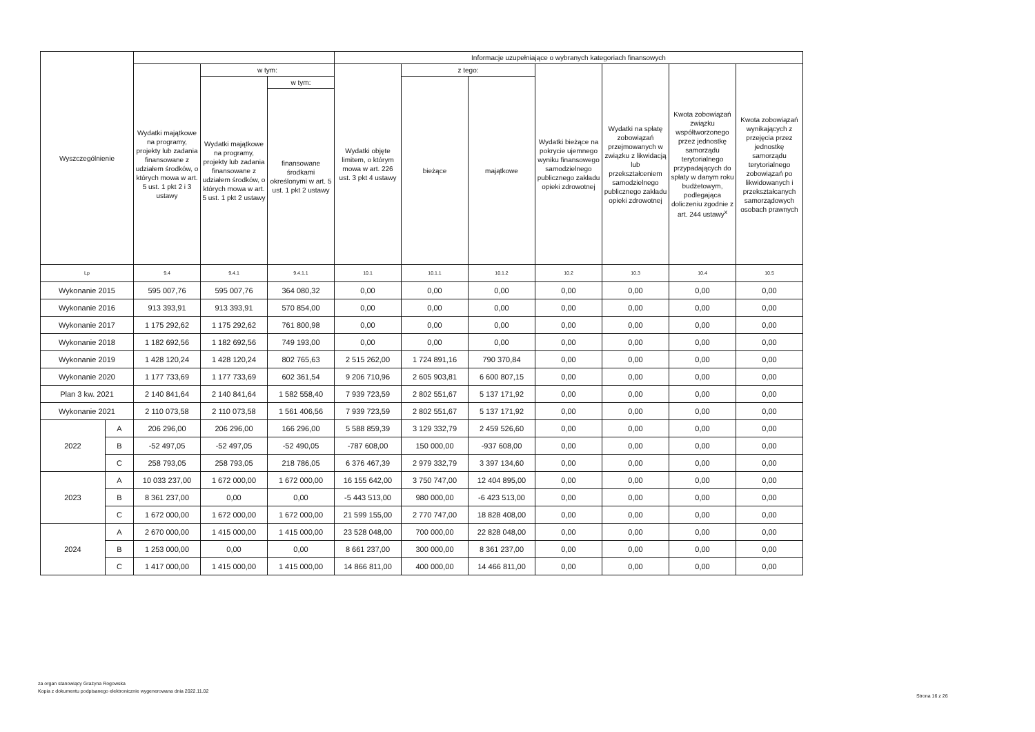| Wyszczególnienie | | | | | Informacje uzupełniające o wybranych kategoriach finansowych | | | | | | |
| --- | --- | --- | --- | --- | --- | --- | --- | --- | --- | --- | --- |
| | | Wydatki majątkowe na programy, projekty lub zadania finansowane z udziałem środków, o których mowa w art. 5 ust. 1 pkt 2 i 3 ustawy | w tym: | | Wydatki objęte limitem, o którym mowa w art. 226 ust. 3 pkt 4 ustawy | z tego: | | Wydatki bieżące na pokrycie ujemnego wyniku finansowego samodzielnego publicznego zakładu opieki zdrowotnej | Wydatki na spłatę zobowiązań przejmowanych w związku z likwidacją lub przekształceniem samodzielnego publicznego zakładu opieki zdrowotnej | Kwota zobowiązań związku współtworzonego przez jednostkę samorządu terytorialnego przypadających do spłaty w danym roku budżetowym, podlegająca doliczeniu zgodnie z art. 244 ustawy<sup>x</sup> | Kwota zobowiązań wynikających z przejęcia przez jednostkę samorządu terytorialnego zobowiązań po likwidowanych i przekształcanych samorządowych osobach prawnych |
| | | | Wydatki majątkowe na programy, projekty lub zadania finansowane z udziałem środków, o których mowa w art. 5 ust. 1 pkt 2 ustawy | w tym: | | bieżące | majątkowe | | | | |
| | | | | finansowane środkami określonymi w art. 5 ust. 1 pkt 2 ustawy | | | | | | | |
| Lp | | 9.4 | 9.4.1 | 9.4.1.1 | 10.1 | 10.1.1 | 10.1.2 | 10.2 | 10.3 | 10.4 | 10.5 |
| Wykonanie 2015 | | 595 007,76 | 595 007,76 | 364 080,32 | 0,00 | 0,00 | 0,00 | 0,00 | 0,00 | 0,00 | 0,00 |
| Wykonanie 2016 | | 913 393,91 | 913 393,91 | 570 854,00 | 0,00 | 0,00 | 0,00 | 0,00 | 0,00 | 0,00 | 0,00 |
| Wykonanie 2017 | | 1 175 292,62 | 1 175 292,62 | 761 800,98 | 0,00 | 0,00 | 0,00 | 0,00 | 0,00 | 0,00 | 0,00 |
| Wykonanie 2018 | | 1 182 692,56 | 1 182 692,56 | 749 193,00 | 0,00 | 0,00 | 0,00 | 0,00 | 0,00 | 0,00 | 0,00 |
| Wykonanie 2019 | | 1 428 120,24 | 1 428 120,24 | 802 765,63 | 2 515 262,00 | 1 724 891,16 | 790 370,84 | 0,00 | 0,00 | 0,00 | 0,00 |
| Wykonanie 2020 | | 1 177 733,69 | 1 177 733,69 | 602 361,54 | 9 206 710,96 | 2 605 903,81 | 6 600 807,15 | 0,00 | 0,00 | 0,00 | 0,00 |
| Plan 3 kw. 2021 | | 2 140 841,64 | 2 140 841,64 | 1 582 558,40 | 7 939 723,59 | 2 802 551,67 | 5 137 171,92 | 0,00 | 0,00 | 0,00 | 0,00 |
| Wykonanie 2021 | | 2 110 073,58 | 2 110 073,58 | 1 561 406,56 | 7 939 723,59 | 2 802 551,67 | 5 137 171,92 | 0,00 | 0,00 | 0,00 | 0,00 |
| 2022 | A | 206 296,00 | 206 296,00 | 166 296,00 | 5 588 859,39 | 3 129 332,79 | 2 459 526,60 | 0,00 | 0,00 | 0,00 | 0,00 |
| | B | -52 497,05 | -52 497,05 | -52 490,05 | -787 608,00 | 150 000,00 | -937 608,00 | 0,00 | 0,00 | 0,00 | 0,00 |
| | C | 258 793,05 | 258 793,05 | 218 786,05 | 6 376 467,39 | 2 979 332,79 | 3 397 134,60 | 0,00 | 0,00 | 0,00 | 0,00 |
| 2023 | A | 10 033 237,00 | 1 672 000,00 | 1 672 000,00 | 16 155 642,00 | 3 750 747,00 | 12 404 895,00 | 0,00 | 0,00 | 0,00 | 0,00 |
| | B | 8 361 237,00 | 0,00 | 0,00 | -5 443 513,00 | 980 000,00 | -6 423 513,00 | 0,00 | 0,00 | 0,00 | 0,00 |
| | C | 1 672 000,00 | 1 672 000,00 | 1 672 000,00 | 21 599 155,00 | 2 770 747,00 | 18 828 408,00 | 0,00 | 0,00 | 0,00 | 0,00 |
| 2024 | A | 2 670 000,00 | 1 415 000,00 | 1 415 000,00 | 23 528 048,00 | 700 000,00 | 22 828 048,00 | 0,00 | 0,00 | 0,00 | 0,00 |
| | B | 1 253 000,00 | 0,00 | 0,00 | 8 661 237,00 | 300 000,00 | 8 361 237,00 | 0,00 | 0,00 | 0,00 | 0,00 |
| | C | 1 417 000,00 | 1 415 000,00 | 1 415 000,00 | 14 866 811,00 | 400 000,00 | 14 466 811,00 | 0,00 | 0,00 | 0,00 | 0,00 |
za organ stanowiący Grażyna Rogowska
Kopia z dokumentu podpisanego elektronicznie wygenerowana dnia 2022.11.02
Strona 16 z 26